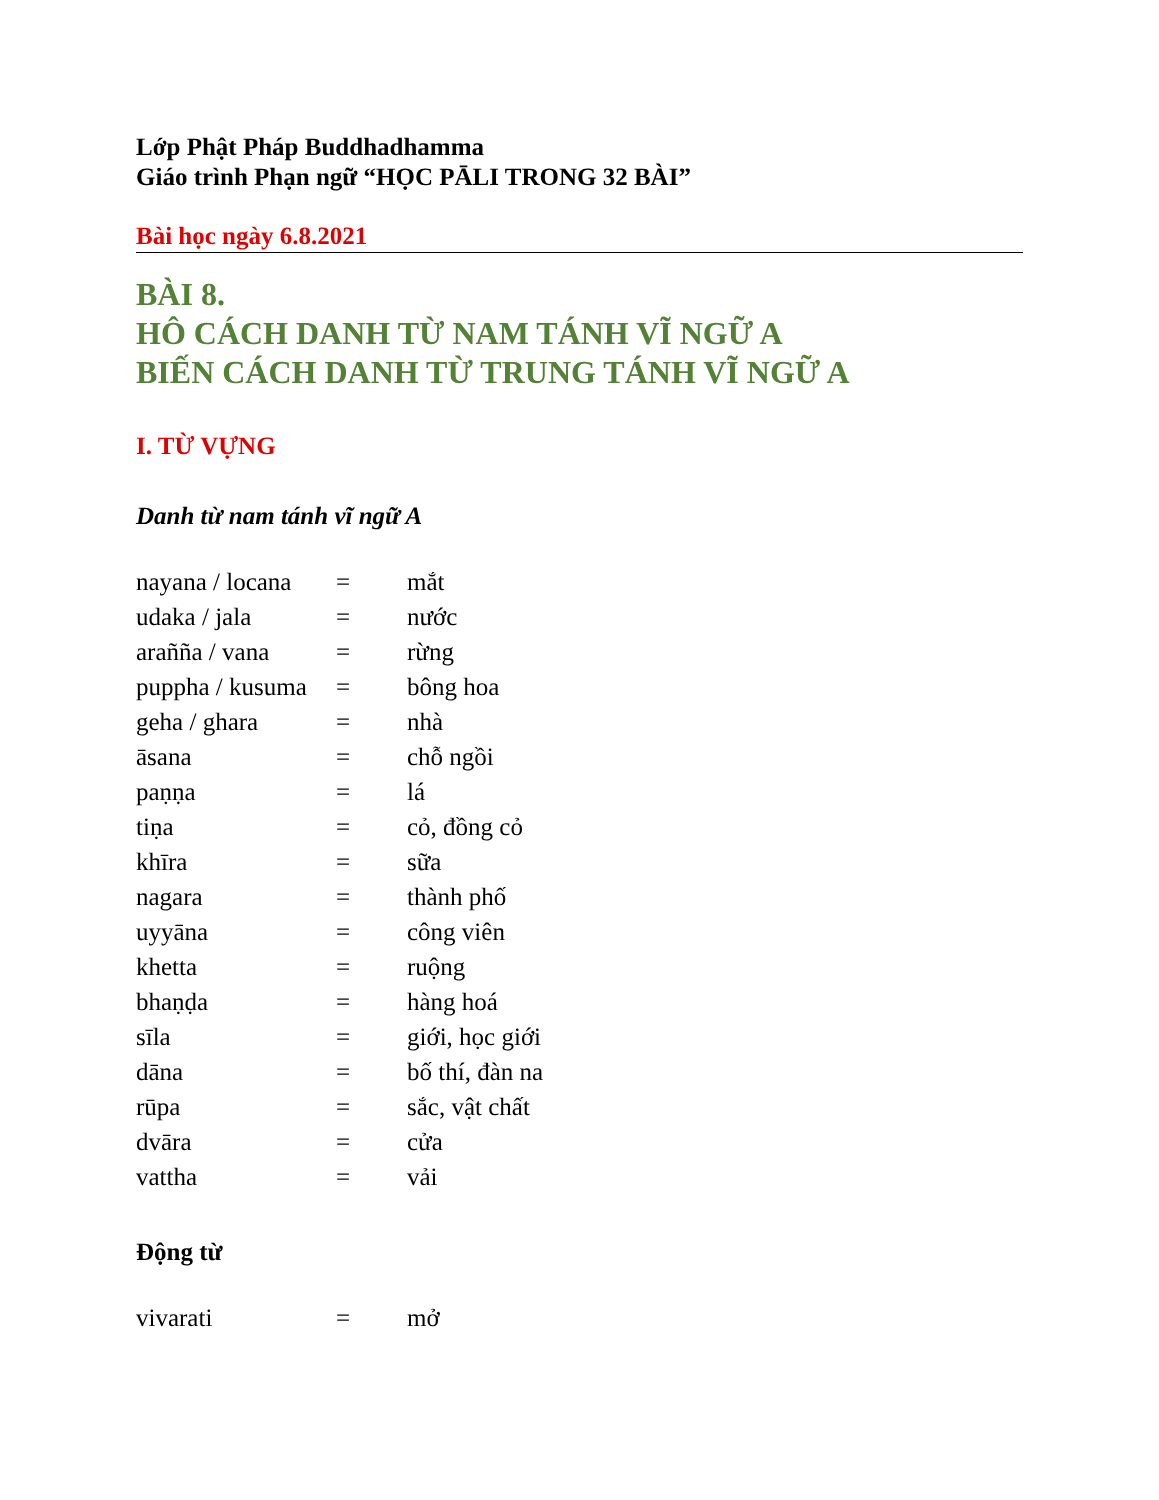Lớp Phật Pháp Buddhadhamma
Giáo trình Phạn ngữ “HỌC PĀLI TRONG 32 BÀI”
Bài học ngày 6.8.2021
BÀI 8.
HÔ CÁCH DANH TỪ NAM TÁNH VĨ NGỮ A
BIẾN CÁCH DANH TỪ TRUNG TÁNH VĨ NGỮ A
I. TỪ VỰNG
Danh từ nam tánh vĩ ngữ A
| nayana / locana | = | mắt |
| udaka / jala | = | nước |
| araññа / vana | = | rừng |
| puppha / kusuma | = | bông hoa |
| geha / ghara | = | nhà |
| āsana | = | chỗ ngồi |
| paṇṇa | = | lá |
| tiṇa | = | cỏ, đồng cỏ |
| khīra | = | sữa |
| nagara | = | thành phố |
| uyyāna | = | công viên |
| khetta | = | ruộng |
| bhaṇḍa | = | hàng hoá |
| sīla | = | giới, học giới |
| dāna | = | bố thí, đàn na |
| rūpa | = | sắc, vật chất |
| dvāra | = | cửa |
| vattha | = | vải |
Động từ
| vivarati | = | mở |